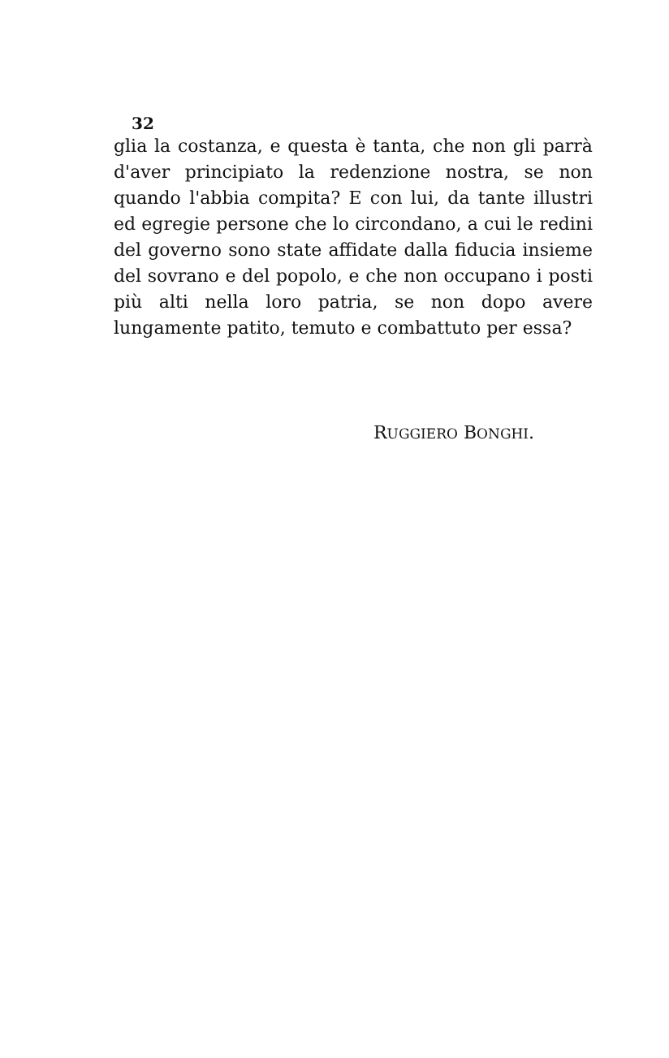32
glia la costanza, e questa è tanta, che non gli parrà d'aver principiato la redenzione nostra, se non quando l'abbia compita? E con lui, da tante illustri ed egregie persone che lo circondano, a cui le redini del governo sono state affidate dalla fiducia insieme del sovrano e del popolo, e che non occupano i posti più alti nella loro patria, se non dopo avere lungamente patito, temuto e combattuto per essa?
RUGGIERO BONGHI.